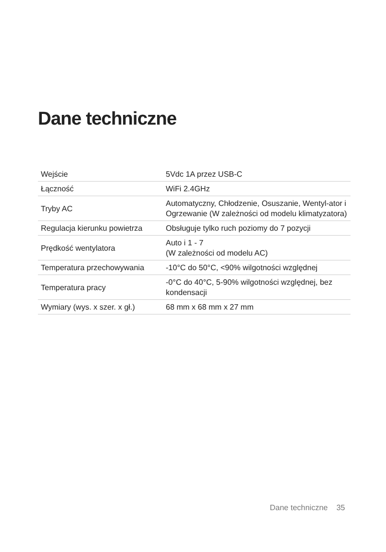Dane techniczne
| Wejście | 5Vdc 1A przez USB-C |
| Łączność | WiFi 2.4GHz |
| Tryby AC | Automatyczny, Chłodzenie, Osuszanie, Wentyl-ator i Ogrzewanie (W zależności od modelu klimatyzatora) |
| Regulacja kierunku powietrza | Obsługuje tylko ruch poziomy do 7 pozycji |
| Prędkość wentylatora | Auto i 1 - 7 (W zależności od modelu AC) |
| Temperatura przechowywania | -10°C do 50°C, <90% wilgotności względnej |
| Temperatura pracy | -0°C do 40°C, 5-90% wilgotności względnej, bez kondensacji |
| Wymiary (wys. x szer. x gł.) | 68 mm x 68 mm x 27 mm |
Dane techniczne 35